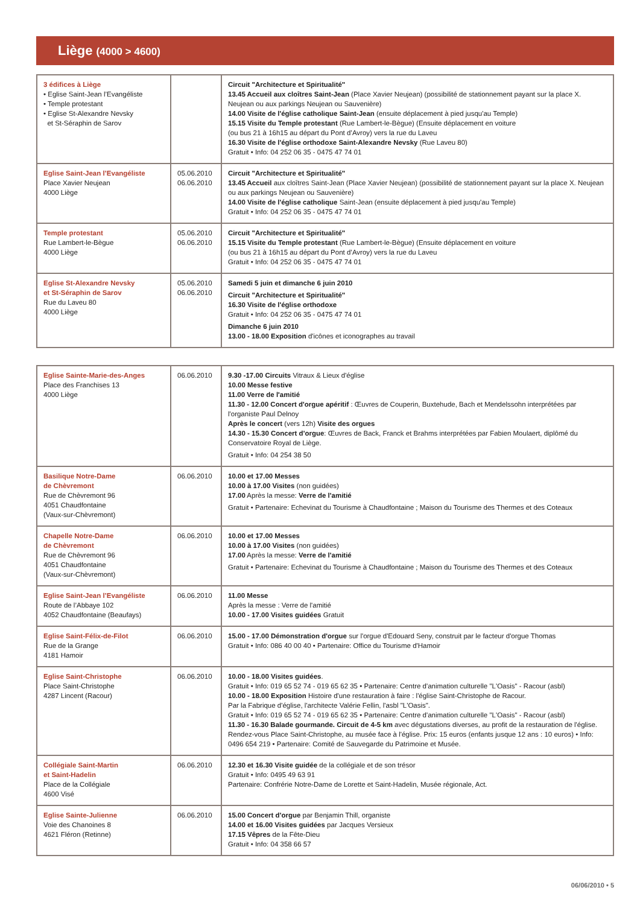Liège (4000 > 4600)
| 3 édifices à Liège • Eglise Saint-Jean l’Evangéliste • Temple protestant • Eglise St-Alexandre Nevsky et St-Séraphin de Sarov | | Circuit "Architecture et Spiritualité" 13.45 Accueil aux cloîtres Saint-Jean (Place Xavier Neujean) (possibilité de stationnement payant sur la place X. Neujean ou aux parkings Neujean ou Sauvenière) 14.00 Visite de l'église catholique Saint-Jean (ensuite déplacement à pied jusqu'au Temple) 15.15 Visite du Temple protestant (Rue Lambert-le-Bègue) (Ensuite déplacement en voiture (ou bus 21 à 16h15 au départ du Pont d’Avroy) vers la rue du Laveu 16.30 Visite de l'église orthodoxe Saint-Alexandre Nevsky (Rue Laveu 80) Gratuit • Info: 04 252 06 35 - 0475 47 74 01 |
| Eglise Saint-Jean l’Evangéliste Place Xavier Neujean 4000 Liège | 05.06.2010 06.06.2010 | Circuit "Architecture et Spiritualité" 13.45 Accueil aux cloîtres Saint-Jean (Place Xavier Neujean) (possibilité de stationnement payant sur la place X. Neujean ou aux parkings Neujean ou Sauvenière) 14.00 Visite de l'église catholique Saint-Jean (ensuite déplacement à pied jusqu'au Temple) Gratuit • Info: 04 252 06 35 - 0475 47 74 01 |
| Temple protestant Rue Lambert-le-Bègue 4000 Liège | 05.06.2010 06.06.2010 | Circuit "Architecture et Spiritualité" 15.15 Visite du Temple protestant (Rue Lambert-le-Bègue) (Ensuite déplacement en voiture (ou bus 21 à 16h15 au départ du Pont d’Avroy) vers la rue du Laveu Gratuit • Info: 04 252 06 35 - 0475 47 74 01 |
| Eglise St-Alexandre Nevsky et St-Séraphin de Sarov Rue du Laveu 80 4000 Liège | 05.06.2010 06.06.2010 | Samedi 5 juin et dimanche 6 juin 2010 Circuit "Architecture et Spiritualité" 16.30 Visite de l'église orthodoxe Gratuit • Info: 04 252 06 35 - 0475 47 74 01 Dimanche 6 juin 2010 13.00 - 18.00 Exposition d'icônes et iconographes au travail |
| Eglise Sainte-Marie-des-Anges Place des Franchises 13 4000 Liège | 06.06.2010 | 9.30 -17.00 Circuits Vitraux & Lieux d'église 10.00 Messe festive 11.00 Verre de l'amitié 11.30 - 12.00 Concert d'orgue apéritif : Œuvres de Couperin, Buxtehude, Bach et Mendelssohn interprétées par l'organiste Paul Delnoy Après le concert (vers 12h) Visite des orgues 14.30 - 15.30 Concert d'orgue : Œuvres de Back, Franck et Brahms interprétées par Fabien Moulaert, diplômé du Conservatoire Royal de Liège. Gratuit • Info: 04 254 38 50 |
| Basilique Notre-Dame de Chèvremont Rue de Chèvremont 96 4051 Chaudfontaine (Vaux-sur-Chèvremont) | 06.06.2010 | 10.00 et 17.00 Messes 10.00 à 17.00 Visites (non guidées) 17.00 Après la messe: Verre de l'amitié Gratuit • Partenaire: Echevinat du Tourisme à Chaudfontaine ; Maison du Tourisme des Thermes et des Coteaux |
| Chapelle Notre-Dame de Chèvremont Rue de Chèvremont 96 4051 Chaudfontaine (Vaux-sur-Chèvremont) | 06.06.2010 | 10.00 et 17.00 Messes 10.00 à 17.00 Visites (non guidées) 17.00 Après la messe: Verre de l'amitié Gratuit • Partenaire: Echevinat du Tourisme à Chaudfontaine ; Maison du Tourisme des Thermes et des Coteaux |
| Eglise Saint-Jean l’Evangéliste Route de l’Abbaye 102 4052 Chaudfontaine (Beaufays) | 06.06.2010 | 11.00 Messe Après la messe : Verre de l'amitié 10.00 - 17.00 Visites guidées Gratuit |
| Eglise Saint-Félix-de-Filot Rue de la Grange 4181 Hamoir | 06.06.2010 | 15.00 - 17.00 Démonstration d'orgue sur l'orgue d'Edouard Seny, construit par le facteur d'orgue Thomas Gratuit • Info: 086 40 00 40 • Partenaire: Office du Tourisme d'Hamoir |
| Eglise Saint-Christophe Place Saint-Christophe 4287 Lincent (Racour) | 06.06.2010 | 10.00 - 18.00 Visites guidées . Gratuit • Info: 019 65 52 74 - 019 65 62 35 • Partenaire: Centre d'animation culturelle "L'Oasis" - Racour (asbl) 10.00 - 18.00 Exposition Histoire d'une restauration à faire : l'église Saint-Christophe de Racour. Par la Fabrique d'église, l'architecte Valérie Fellin, l'asbl "L'Oasis". Gratuit • Info: 019 65 52 74 - 019 65 62 35 • Partenaire: Centre d'animation culturelle "L'Oasis" - Racour (asbl) 11.30 - 16.30 Balade gourmande. Circuit de 4-5 km avec dégustations diverses, au profit de la restauration de l'église. Rendez-vous Place Saint-Christophe, au musée face à l'église. Prix: 15 euros (enfants jusque 12 ans : 10 euros) • Info: 0496 654 219 • Partenaire: Comité de Sauvegarde du Patrimoine et Musée. |
| Collégiale Saint-Martin et Saint-Hadelin Place de la Collégiale 4600 Visé | 06.06.2010 | 12.30 et 16.30 Visite guidée de la collégiale et de son trésor Gratuit • Info: 0495 49 63 91 Partenaire: Confrérie Notre-Dame de Lorette et Saint-Hadelin, Musée régionale, Act. |
| Eglise Sainte-Julienne Voie des Chanoines 8 4621 Fléron (Retinne) | 06.06.2010 | 15.00 Concert d'orgue par Benjamin Thill, organiste 14.00 et 16.00 Visites guidées par Jacques Versieux 17.15 Vêpres de la Fête-Dieu Gratuit • Info: 04 358 66 57 |
06/06/2010 • 5